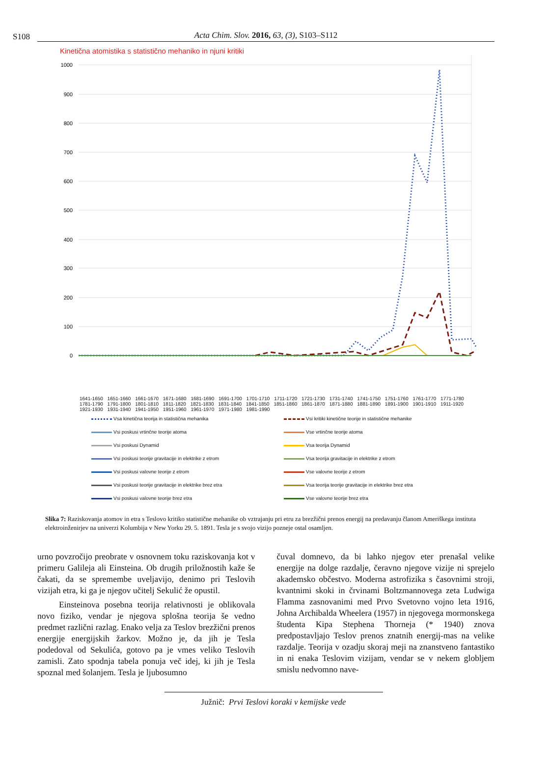S108
Acta Chim. Slov. 2016, 63, (3), S103–S112
Kinetična atomistika s statistično mehaniko in njuni kritiki
1000
900
800
700
600
500
400
300
200
100
0
1641-1650 1651-1660 1661-1670 1671-1680 1681-1690 1691-1700 1701-1710 1711-1720 1721-1730 1731-1740 1741-1750 1751-1760 1761-1770 1771-1780 1781-1790 1791-1800 1801-1810 1811-1820 1821-1830 1831-1840 1841-1850 1851-1860 1861-1870 1871-1880 1881-1890 1891-1900 1901-1910 1911-1920 1921-1930 1931-1940 1941-1950 1951-1960 1961-1970 1971-1980 1981-1990
Vsa kinetična teorija in statistična mehanika
Vsi kritiki kinetične teorije in statistične mehanike
Vsi poskusi vrtinčne teorije atoma
Vse vrtinčne teorije atoma
Vsi poskusi Dynamid
Vsa teorija Dynamid
Vsi poskusi teorije gravitacije in elektrike z etrom
Vsa teorija gravitacije in elektrike z etrom
Vsi poskusi valovne teorije z etrom
Vse valovne teorije z etrom
Vsi poskusi teorije gravitacije in elektrike brez etra
Vsa teorija teorije gravitacije in elektrike brez etra
Vsi poskusi valovne teorije brez etra
Vse valovne teorije brez etra
Slika 7: Raziskovanja atomov in etra s Teslovo kritiko statistične mehanike ob vztrajanju pri etru za brezžični prenos energij na predavanju članom Ameriškega instituta elektroinženirjev na univerzi Kolumbija v New Yorku 29. 5. 1891. Tesla je s svojo vizijo pozneje ostal osamljen.
urno povzročijo preobrate v osnovnem toku raziskovanja kot v primeru Galileja ali Einsteina. Ob drugih priložnostih kaže še čakati, da se spremembe uveljavijo, denimo pri Teslovih vizijah etra, ki ga je njegov učitelj Sekulić že opustil.
Einsteinova posebna teorija relativnosti je oblikovala novo fiziko, vendar je njegova splošna teorija še vedno predmet različni razlag. Enako velja za Teslov brezžični prenos energije energijskih žarkov. Možno je, da jih je Tesla podedoval od Sekulića, gotovo pa je vmes veliko Teslovih zamisli. Zato spodnja tabela ponuja več idej, ki jih je Tesla spoznal med šolanjem. Tesla je ljubosumno
čuval domnevo, da bi lahko njegov eter prenašal velike energije na dolge razdalje, čeravno njegove vizije ni sprejelo akademsko občestvo. Moderna astrofizika s časovnimi stroji, kvantnimi skoki in črvinami Boltzmannovega zeta Ludwiga Flamma zasnovanimi med Prvo Svetovno vojno leta 1916, Johna Archibalda Wheelera (1957) in njegovega mormonskega študenta Kipa Stephena Thorneja (* 1940) znova predpostavljajo Teslov prenos znatnih energij-mas na velike razdalje. Teorija v ozadju skoraj meji na znanstveno fantastiko in ni enaka Teslovim vizijam, vendar se v nekem globljem smislu nedvomno nave-
Južnič: Prvi Teslovi koraki v kemijske vede